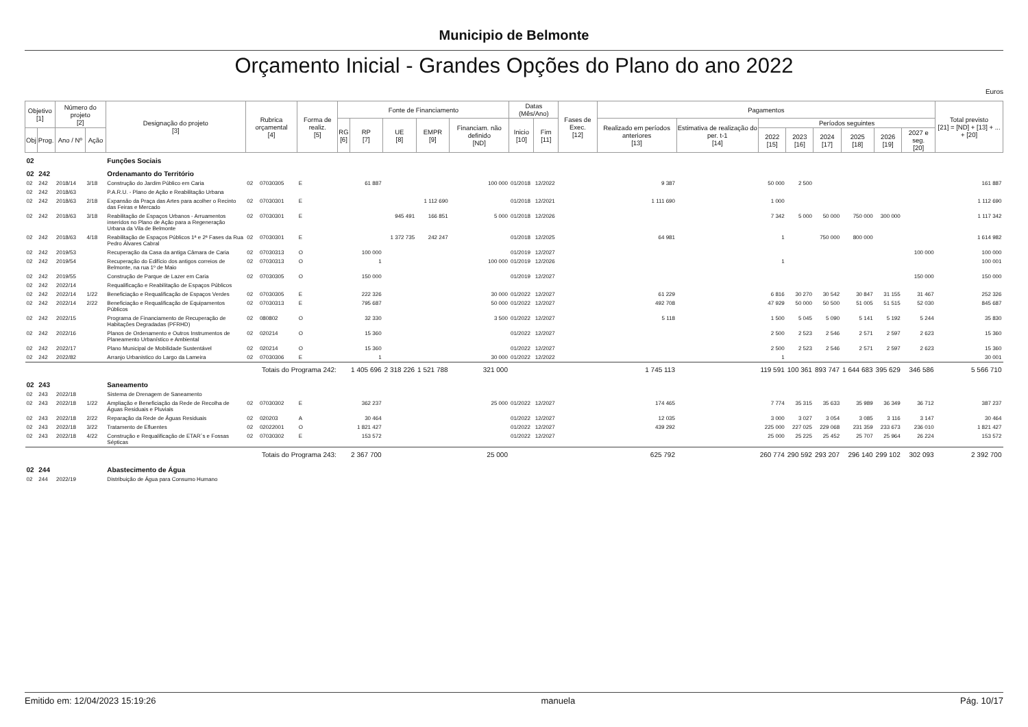Municipio de Belmonte
Orçamento Inicial - Grandes Opções do Plano do ano 2022
Euros
| Objetivo [1] | | Número do projeto [2] | | Designação do projeto [3] | Rubrica orçamental [4] | | Forma de realiz. [5] | Fonte de Financiamento | | | | | Datas (Mês/Ano) | | Fases de Exec. [12] | Pagamentos | | | | | | | | Total previsto [21] = [ND] + [13] + ... + [20] |
| --- | --- | --- | --- | --- | --- | --- | --- | --- | --- | --- | --- | --- | --- | --- | --- | --- | --- | --- | --- | --- | --- | --- | --- | --- |
| | | | | | | | | RG [6] | RP [7] | UE [8] | EMPR [9] | Financiam. não definido [ND] | Inicio [10] | Fim [11] | | Realizado em períodos anteriores [13] | Estimativa de realização do per. t-1 [14] | Períodos seguintes | | | | | | |
| Obj | Prog. | Ano / Nº | Ação | | | | | | | | | | | | | | | 2022 [15] | 2023 [16] | 2024 [17] | 2025 [18] | 2026 [19] | 2027 e seg. [20] | |
| 02 | | | | Funções Sociais | | | | | | | | | | | | | | | | | | | | |
| 02 | 242 | | | Ordenamanto do Território | | | | | | | | | | | | | | | | | | | | |
| 02 | 242 | 2018/14 | 3/18 | Construção do Jardim Público em Caria | 02 | 07030305 | E | | 61 887 | | | 100 000 | 01/2018 | 12/2022 | | 9 387 | | 50 000 | 2 500 | | | | | 161 887 |
| 02 | 242 | 2018/63 | | P.A.R.U. - Plano de Ação e Reabilitação Urbana | | | | | | | | | | | | | | | | | | | | |
| 02 | 242 | 2018/63 | 2/18 | Expansão da Praça das Artes para acolher o Recinto das Feiras e Mercado | 02 | 07030301 | E | | | | 1 112 690 | | 01/2018 | 12/2021 | | 1 111 690 | | 1 000 | | | | | | 1 112 690 |
| 02 | 242 | 2018/63 | 3/18 | Reabilitação de Espaços Urbanos - Arruamentos inseridos no Plano de Ação para a Regeneração Urbana da Vila de Belmonte | 02 | 07030301 | E | | | 945 491 | 166 851 | 5 000 | 01/2018 | 12/2026 | | | | 7 342 | 5 000 | 50 000 | 750 000 | 300 000 | | 1 117 342 |
| 02 | 242 | 2018/63 | 4/18 | Reabilitação de Espaços Públicos 1ª e 2ª Fases da Rua Pedro Álvares Cabral | 02 | 07030301 | E | | | 1 372 735 | 242 247 | | 01/2018 | 12/2025 | | 64 981 | | 1 | | 750 000 | 800 000 | | | 1 614 982 |
| 02 | 242 | 2019/53 | | Recuperação da Casa da antiga Câmara de Caria | 02 | 07030313 | O | | 100 000 | | | | 01/2019 | 12/2027 | | | | | | | | | 100 000 | 100 000 |
| 02 | 242 | 2019/54 | | Recuperação do Edifício dos antigos correios de Belmonte, na rua 1º de Maio | 02 | 07030313 | O | | 1 | | | 100 000 | 01/2019 | 12/2026 | | | | 1 | | | | | | 100 001 |
| 02 | 242 | 2019/55 | | Construção de Parque de Lazer em Caria | 02 | 07030305 | O | | 150 000 | | | | 01/2019 | 12/2027 | | | | | | | | | 150 000 | 150 000 |
| 02 | 242 | 2022/14 | | Requalificação e Reabilitação de Espaços Públicos | | | | | | | | | | | | | | | | | | | | |
| 02 | 242 | 2022/14 | 1/22 | Beneficiação e Requalificação de Espaços Verdes | 02 | 07030305 | E | | 222 326 | | | 30 000 | 01/2022 | 12/2027 | | 61 229 | | 6 816 | 30 270 | 30 542 | 30 847 | 31 155 | 31 467 | 252 326 |
| 02 | 242 | 2022/14 | 2/22 | Beneficiação e Requalificação de Equipamentos Públicos | 02 | 07030313 | E | | 795 687 | | | 50 000 | 01/2022 | 12/2027 | | 492 708 | | 47 929 | 50 000 | 50 500 | 51 005 | 51 515 | 52 030 | 845 687 |
| 02 | 242 | 2022/15 | | Programa de Financiamento de Recuperação de Habitações Degradadas (PFRHD) | 02 | 080802 | O | | 32 330 | | | 3 500 | 01/2022 | 12/2027 | | 5 118 | | 1 500 | 5 045 | 5 090 | 5 141 | 5 192 | 5 244 | 35 830 |
| 02 | 242 | 2022/16 | | Planos de Ordenamento e Outros Instrumentos de Planeamento Urbanístico e Ambiental | 02 | 020214 | O | | 15 360 | | | | 01/2022 | 12/2027 | | | | 2 500 | 2 523 | 2 546 | 2 571 | 2 597 | 2 623 | 15 360 |
| 02 | 242 | 2022/17 | | Plano Municipal de Mobilidade Sustentável | 02 | 020214 | O | | 15 360 | | | | 01/2022 | 12/2027 | | | | 2 500 | 2 523 | 2 546 | 2 571 | 2 597 | 2 623 | 15 360 |
| 02 | 242 | 2022/82 | | Arranjo Urbanistico do Largo da Lameira | 02 | 07030306 | E | | 1 | | | 30 000 | 01/2022 | 12/2022 | | | | 1 | | | | | | 30 001 |
| | | | | Totais do Programa 242: | | | | | 1 405 696 | 2 318 226 | 1 521 788 | 321 000 | | | | 1 745 113 | | 119 591 | 100 361 | 893 747 | 1 644 683 | 395 629 | 346 586 | 5 566 710 |
| 02 | 243 | | | Saneamento | | | | | | | | | | | | | | | | | | | | |
| 02 | 243 | 2022/18 | | Sistema de Drenagem de Saneamento | | | | | | | | | | | | | | | | | | | | |
| 02 | 243 | 2022/18 | 1/22 | Ampliação e Beneficiação da Rede de Recolha de Águas Residuais e Pluviais | 02 | 07030302 | E | | 362 237 | | | 25 000 | 01/2022 | 12/2027 | | 174 465 | | 7 774 | 35 315 | 35 633 | 35 989 | 36 349 | 36 712 | 387 237 |
| 02 | 243 | 2022/18 | 2/22 | Reparação da Rede de Águas Residuais | 02 | 020203 | A | | 30 464 | | | | 01/2022 | 12/2027 | | 12 035 | | 3 000 | 3 027 | 3 054 | 3 085 | 3 116 | 3 147 | 30 464 |
| 02 | 243 | 2022/18 | 3/22 | Tratamento de Efluentes | 02 | 02022001 | O | | 1 821 427 | | | | 01/2022 | 12/2027 | | 439 292 | | 225 000 | 227 025 | 229 068 | 231 359 | 233 673 | 236 010 | 1 821 427 |
| 02 | 243 | 2022/18 | 4/22 | Construção e Requalificação de ETAR´s e Fossas Sépticas | 02 | 07030302 | E | | 153 572 | | | | 01/2022 | 12/2027 | | | | 25 000 | 25 225 | 25 452 | 25 707 | 25 964 | 26 224 | 153 572 |
| | | | | Totais do Programa 243: | | | | | 2 367 700 | | | 25 000 | | | | 625 792 | | 260 774 | 290 592 | 293 207 | 296 140 | 299 102 | 302 093 | 2 392 700 |
| 02 | 244 | | | Abastecimento de Água | | | | | | | | | | | | | | | | | | | | |
| 02 | 244 | 2022/19 | | Distribuição de Água para Consumo Humano | | | | | | | | | | | | | | | | | | | | |
Emitido em: 12/04/2023 15:19:26 manuela Pág. 10/17